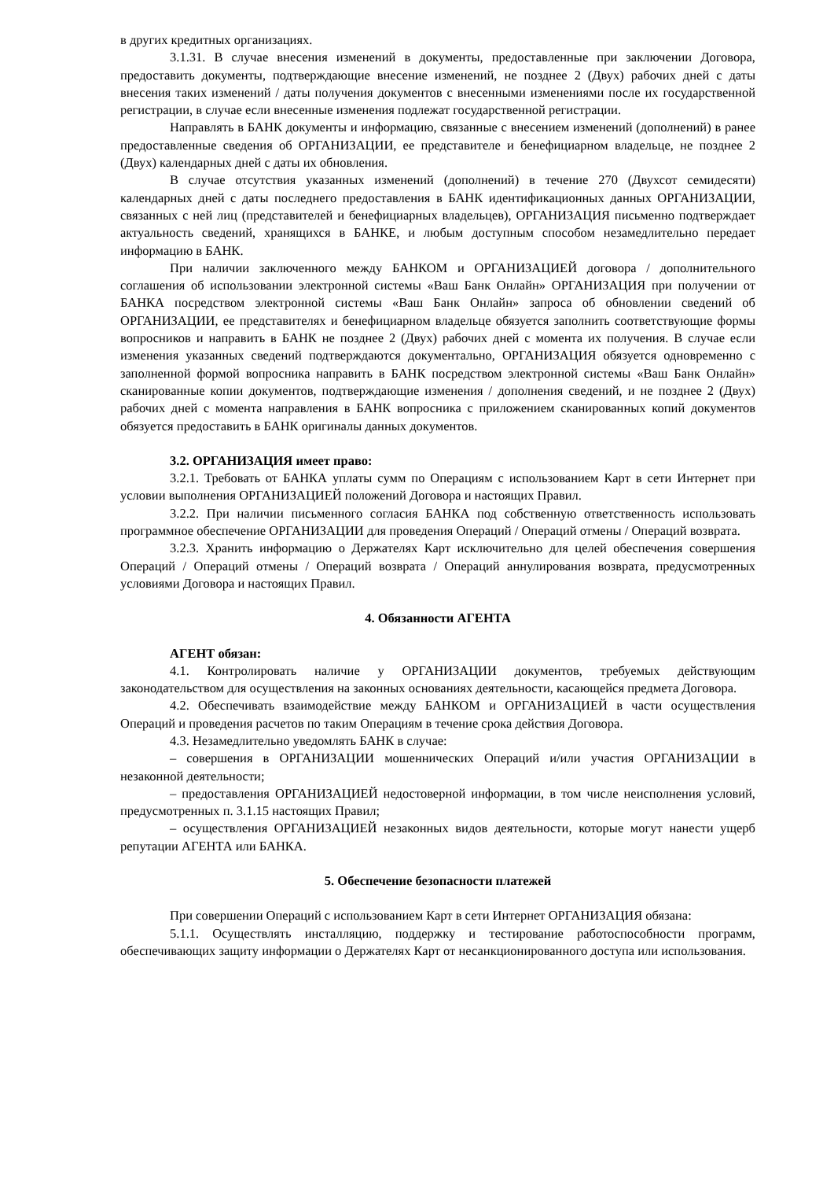в других кредитных организациях.
3.1.31. В случае внесения изменений в документы, предоставленные при заключении Договора, предоставить документы, подтверждающие внесение изменений, не позднее 2 (Двух) рабочих дней с даты внесения таких изменений / даты получения документов с внесенными изменениями после их государственной регистрации, в случае если внесенные изменения подлежат государственной регистрации.
Направлять в БАНК документы и информацию, связанные с внесением изменений (дополнений) в ранее предоставленные сведения об ОРГАНИЗАЦИИ, ее представителе и бенефициарном владельце, не позднее 2 (Двух) календарных дней с даты их обновления.
В случае отсутствия указанных изменений (дополнений) в течение 270 (Двухсот семидесяти) календарных дней с даты последнего предоставления в БАНК идентификационных данных ОРГАНИЗАЦИИ, связанных с ней лиц (представителей и бенефициарных владельцев), ОРГАНИЗАЦИЯ письменно подтверждает актуальность сведений, хранящихся в БАНКЕ, и любым доступным способом незамедлительно передает информацию в БАНК.
При наличии заключенного между БАНКОМ и ОРГАНИЗАЦИЕЙ договора / дополнительного соглашения об использовании электронной системы «Ваш Банк Онлайн» ОРГАНИЗАЦИЯ при получении от БАНКА посредством электронной системы «Ваш Банк Онлайн» запроса об обновлении сведений об ОРГАНИЗАЦИИ, ее представителях и бенефициарном владельце обязуется заполнить соответствующие формы вопросников и направить в БАНК не позднее 2 (Двух) рабочих дней с момента их получения. В случае если изменения указанных сведений подтверждаются документально, ОРГАНИЗАЦИЯ обязуется одновременно с заполненной формой вопросника направить в БАНК посредством электронной системы «Ваш Банк Онлайн» сканированные копии документов, подтверждающие изменения / дополнения сведений, и не позднее 2 (Двух) рабочих дней с момента направления в БАНК вопросника с приложением сканированных копий документов обязуется предоставить в БАНК оригиналы данных документов.
3.2. ОРГАНИЗАЦИЯ имеет право:
3.2.1. Требовать от БАНКА уплаты сумм по Операциям с использованием Карт в сети Интернет при условии выполнения ОРГАНИЗАЦИЕЙ положений Договора и настоящих Правил.
3.2.2. При наличии письменного согласия БАНКА под собственную ответственность использовать программное обеспечение ОРГАНИЗАЦИИ для проведения Операций / Операций отмены / Операций возврата.
3.2.3. Хранить информацию о Держателях Карт исключительно для целей обеспечения совершения Операций / Операций отмены / Операций возврата / Операций аннулирования возврата, предусмотренных условиями Договора и настоящих Правил.
4. Обязанности АГЕНТА
АГЕНТ обязан:
4.1. Контролировать наличие у ОРГАНИЗАЦИИ документов, требуемых действующим законодательством для осуществления на законных основаниях деятельности, касающейся предмета Договора.
4.2. Обеспечивать взаимодействие между БАНКОМ и ОРГАНИЗАЦИЕЙ в части осуществления Операций и проведения расчетов по таким Операциям в течение срока действия Договора.
4.3. Незамедлительно уведомлять БАНК в случае:
– совершения в ОРГАНИЗАЦИИ мошеннических Операций и/или участия ОРГАНИЗАЦИИ в незаконной деятельности;
– предоставления ОРГАНИЗАЦИЕЙ недостоверной информации, в том числе неисполнения условий, предусмотренных п. 3.1.15 настоящих Правил;
– осуществления ОРГАНИЗАЦИЕЙ незаконных видов деятельности, которые могут нанести ущерб репутации АГЕНТА или БАНКА.
5. Обеспечение безопасности платежей
При совершении Операций с использованием Карт в сети Интернет ОРГАНИЗАЦИЯ обязана:
5.1.1. Осуществлять инсталляцию, поддержку и тестирование работоспособности программ, обеспечивающих защиту информации о Держателях Карт от несанкционированного доступа или использования.